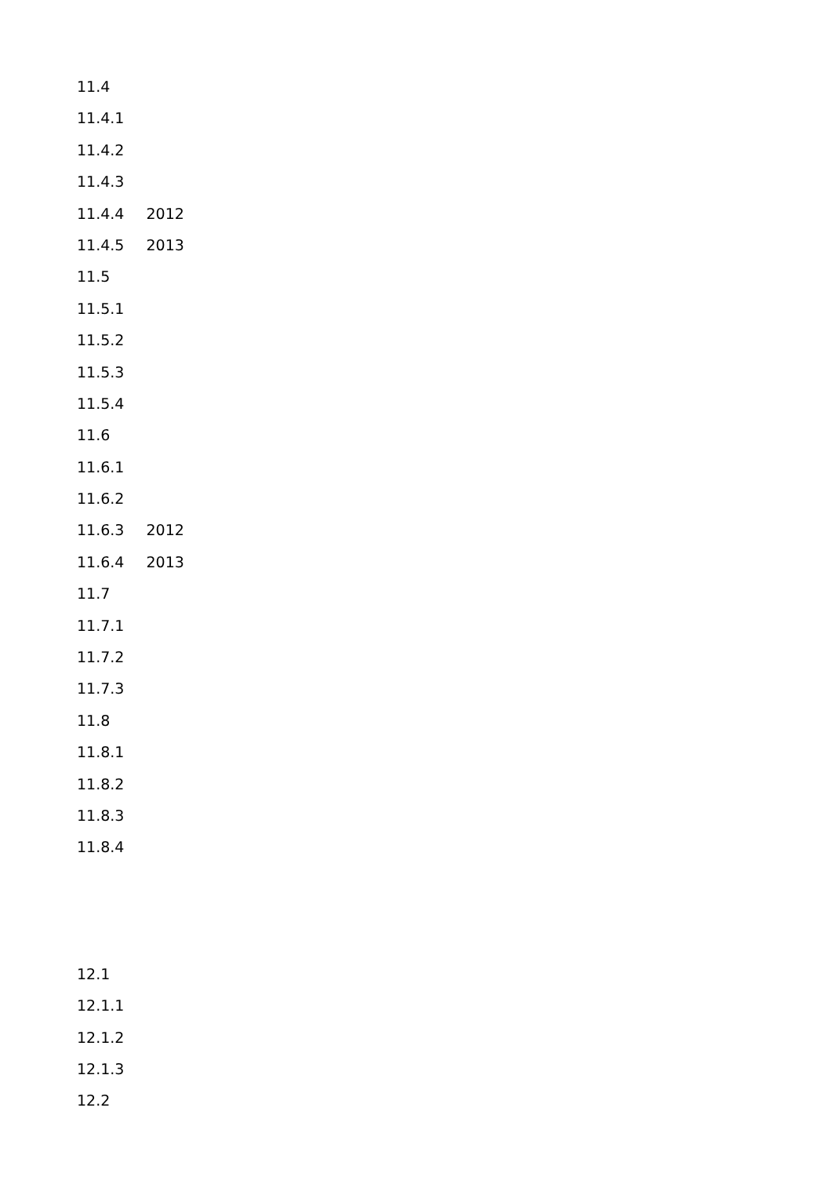11.4
11.4.1
11.4.2
11.4.3
11.4.4 2012
11.4.5 2013
11.5
11.5.1
11.5.2
11.5.3
11.5.4
11.6
11.6.1
11.6.2
11.6.3 2012
11.6.4 2013
11.7
11.7.1
11.7.2
11.7.3
11.8
11.8.1
11.8.2
11.8.3
11.8.4
12.1
12.1.1
12.1.2
12.1.3
12.2